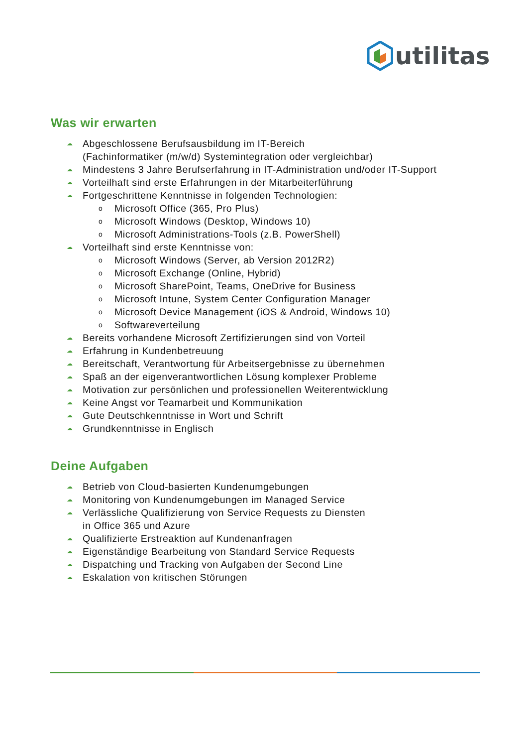utilitas
Was wir erwarten
☁ Abgeschlossene Berufsausbildung im IT-Bereich
(Fachinformatiker (m/w/d) Systemintegration oder vergleichbar)
☁ Mindestens 3 Jahre Berufserfahrung in IT-Administration und/oder IT-Support
☁ Vorteilhaft sind erste Erfahrungen in der Mitarbeiterführung
☁ Fortgeschrittene Kenntnisse in folgenden Technologien:
o Microsoft Office (365, Pro Plus)
o Microsoft Windows (Desktop, Windows 10)
o Microsoft Administrations-Tools (z.B. PowerShell)
☁ Vorteilhaft sind erste Kenntnisse von:
o Microsoft Windows (Server, ab Version 2012R2)
o Microsoft Exchange (Online, Hybrid)
o Microsoft SharePoint, Teams, OneDrive for Business
o Microsoft Intune, System Center Configuration Manager
o Microsoft Device Management (iOS & Android, Windows 10)
o Softwareverteilung
☁ Bereits vorhandene Microsoft Zertifizierungen sind von Vorteil
☁ Erfahrung in Kundenbetreuung
☁ Bereitschaft, Verantwortung für Arbeitsergebnisse zu übernehmen
☁ Spaß an der eigenverantwortlichen Lösung komplexer Probleme
☁ Motivation zur persönlichen und professionellen Weiterentwicklung
☁ Keine Angst vor Teamarbeit und Kommunikation
☁ Gute Deutschkenntnisse in Wort und Schrift
☁ Grundkenntnisse in Englisch
Deine Aufgaben
☁ Betrieb von Cloud-basierten Kundenumgebungen
☁ Monitoring von Kundenumgebungen im Managed Service
☁ Verlässliche Qualifizierung von Service Requests zu Diensten
in Office 365 und Azure
☁ Qualifizierte Erstreaktion auf Kundenanfragen
☁ Eigenständige Bearbeitung von Standard Service Requests
☁ Dispatching und Tracking von Aufgaben der Second Line
☁ Eskalation von kritischen Störungen